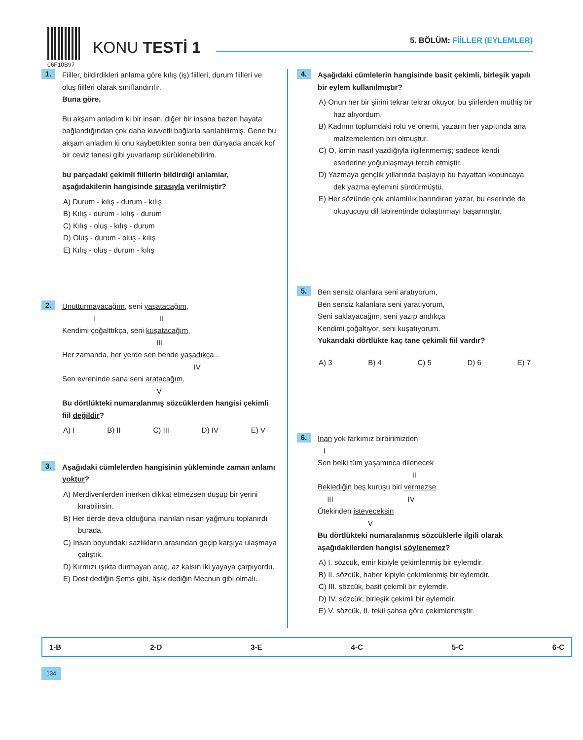06F10B97
KONU TESTİ 1 5. BÖLÜM: FİİLLER (EYLEMLER)
1.
Fiiller, bildirdikleri anlama göre kılış (iş) fiilleri, durum fiilleri ve oluş fiilleri olarak sınıflandırılır.
Buna göre,
Bu akşam anladım ki bir insan, diğer bir insana bazen hayata bağlandığından çok daha kuvvetli bağlarla sarılabilirmiş. Gene bu akşam anladım ki onu kaybettikten sonra ben dünyada ancak kof bir ceviz tanesi gibi yuvarlanıp sürüklenebilirim.
bu parçadaki çekimli fiillerin bildirdiği anlamlar, aşağıdakilerin hangisinde sırasıyla verilmiştir?
A) Durum - kılış - durum - kılış
B) Kılış - durum - kılış - durum
C) Kılış - oluş - kılış - durum
D) Oluş - durum - oluş - kılış
E) Kılış - oluş - durum - kılış
2.
Unutturmayacağım, seni yaşatacağım,
     I          II
Kendimi çoğalttıkça, seni kuşatacağım,
              III
Her zamanda, her yerde sen bende yaşadıkça...
                   IV
Sen evreninde sana seni aratacağım.
              V
Bu dörtlükteki numaralanmış sözcüklerden hangisi çekimli fiil değildir?
A) I B) II C) III D) IV E) V
3.
Aşağıdaki cümlelerden hangisinin yükleminde zaman anlamı yoktur?
A) Merdivenlerden inerken dikkat etmezsen düşüp bir yerini kırabilirsin.
B) Her derde deva olduğuna inanılan nisan yağmuru toplanırdı burada.
C) İnsan boyundaki sazlıkların arasından geçip karşıya ulaşmaya çalıştık.
D) Kırmızı ışıkta durmayan araç, az kalsın iki yayaya çarpıyordu.
E) Dost dediğin Şems gibi, âşık dediğin Mecnun gibi olmalı.
4.
Aşağıdaki cümlelerin hangisinde basit çekimli, birleşik yapılı bir eylem kullanılmıştır?
A) Onun her bir şiirini tekrar tekrar okuyor, bu şiirlerden müthiş bir haz alıyordum.
B) Kadının toplumdaki rolü ve önemi, yazarın her yapıtında ana malzemelerden biri olmuştur.
C) O, kimin nasıl yazdığıyla ilgilenmemiş; sadece kendi eserlerine yoğunlaşmayı tercih etmiştir.
D) Yazmaya gençlik yıllarında başlayıp bu hayattan kopuncaya dek yazma eylemini sürdürmüştü.
E) Her sözünde çok anlamlılık barındıran yazar, bu eserinde de okuyucuyu dil labirentinde dolaştırmayı başarmıştır.
5.
Ben sensiz olanlara seni aratıyorum,
Ben sensiz kalanlara seni yaratıyorum,
Seni saklayacağım, seni yazıp andıkça
Kendimi çoğaltıyor, seni kuşatıyorum.
Yukarıdaki dörtlükte kaç tane çekimli fiil vardır?
A) 3 B) 4 C) 5 D) 6 E) 7
6.
İnan yok farkımız birbirimizden
  I
Sen belki tüm yaşamınca dilenecek
              II
Beklediğin beş kuruşu biri vermezse
  III            IV
Ötekinden isteyeceksin
        V
Bu dörtlükteki numaralanmış sözcüklerle ilgili olarak aşağıdakilerden hangisi söylenemez?
A) I. sözcük, emir kipiyle çekimlenmiş bir eylemdir.
B) II. sözcük, haber kipiyle çekimlenmiş bir eylemdir.
C) III. sözcük, basit çekimli bir eylemdir.
D) IV. sözcük, birleşik çekimli bir eylemdir.
E) V. sözcük, II. tekil şahsa göre çekimlenmiştir.
1-B 2-D 3-E 4-C 5-C 6-C
134